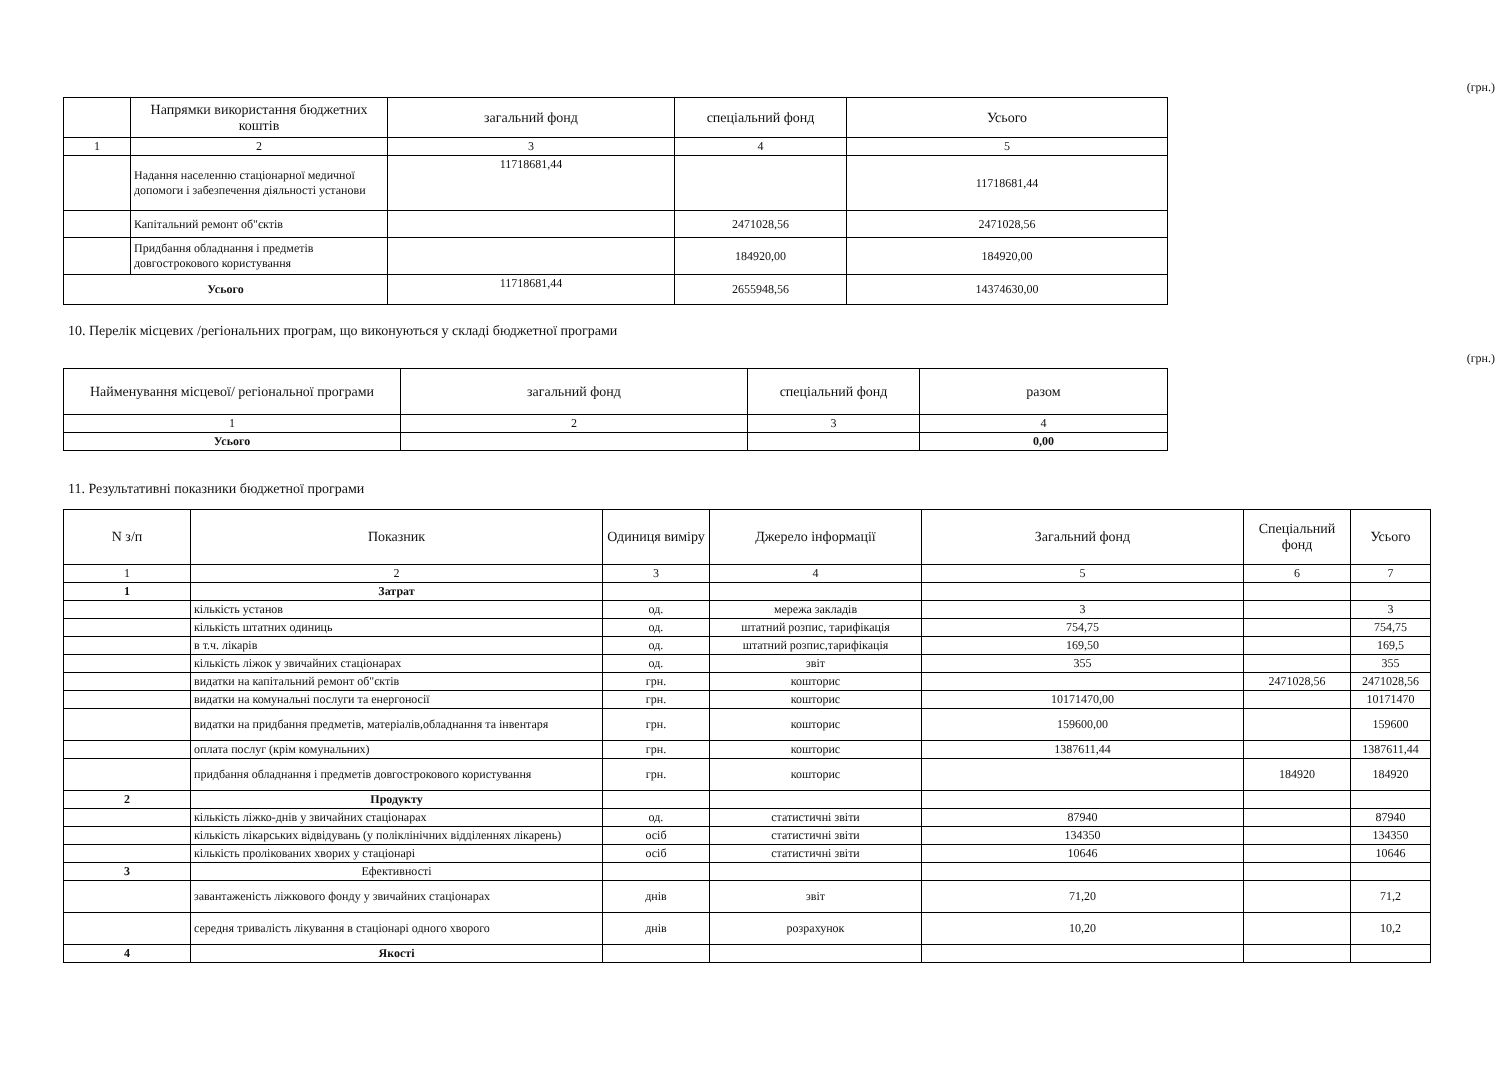(грн.)
| | Напрямки використання бюджетних коштів | загальний фонд | спеціальний фонд | Усього |
| --- | --- | --- | --- | --- |
| 1 | 2 | 3 | 4 | 5 |
| | Надання населенню стаціонарної медичної допомоги і забезпечення діяльності установи | 11718681,44 | | 11718681,44 |
| | Капітальний ремонт об"єктів | | 2471028,56 | 2471028,56 |
| | Придбання обладнання і предметів довгострокового користування | | 184920,00 | 184920,00 |
| Усього | | 11718681,44 | 2655948,56 | 14374630,00 |
10. Перелік місцевих /регіональних програм, що виконуються у складі бюджетної програми
(грн.)
| Найменування місцевої/ регіональної програми | загальний фонд | спеціальний фонд | разом |
| --- | --- | --- | --- |
| 1 | 2 | 3 | 4 |
| Усього | | | 0,00 |
11. Результативні показники бюджетної програми
| N з/п | Показник | Одиниця виміру | Джерело інформації | Загальний фонд | Спеціальний фонд | Усього |
| --- | --- | --- | --- | --- | --- | --- |
| 1 | 2 | 3 | 4 | 5 | 6 | 7 |
| 1 | Затрат | | | | | |
| | кількість установ | од. | мережа закладів | 3 | | 3 |
| | кількість штатних одиниць | од. | штатний розпис, тарифікація | 754,75 | | 754,75 |
| | в т.ч. лікарів | од. | штатний розпис,тарифікація | 169,50 | | 169,5 |
| | кількість ліжок у звичайних стаціонарах | од. | звіт | 355 | | 355 |
| | видатки на капітальний ремонт об"єктів | грн. | кошторис | | 2471028,56 | 2471028,56 |
| | видатки на комунальні послуги та енергоносії | грн. | кошторис | 10171470,00 | | 10171470 |
| | видатки на придбання предметів, матеріалів,обладнання та інвентаря | грн. | кошторис | 159600,00 | | 159600 |
| | оплата послуг (крім комунальних) | грн. | кошторис | 1387611,44 | | 1387611,44 |
| | придбання обладнання і предметів довгострокового користування | грн. | кошторис | | 184920 | 184920 |
| 2 | Продукту | | | | | |
| | кількість ліжко-днів у звичайних стаціонарах | од. | статистичні звіти | 87940 | | 87940 |
| | кількість лікарських відвідувань (у поліклінічних відділеннях лікарень) | осіб | статистичні звіти | 134350 | | 134350 |
| | кількість пролікованих хворих у стаціонарі | осіб | статистичні звіти | 10646 | | 10646 |
| 3 | Ефективності | | | | | |
| | завантаженість ліжкового фонду у звичайних стаціонарах | днів | звіт | 71,20 | | 71,2 |
| | середня тривалість лікування в стаціонарі одного хворого | днів | розрахунок | 10,20 | | 10,2 |
| 4 | Якості | | | | | |